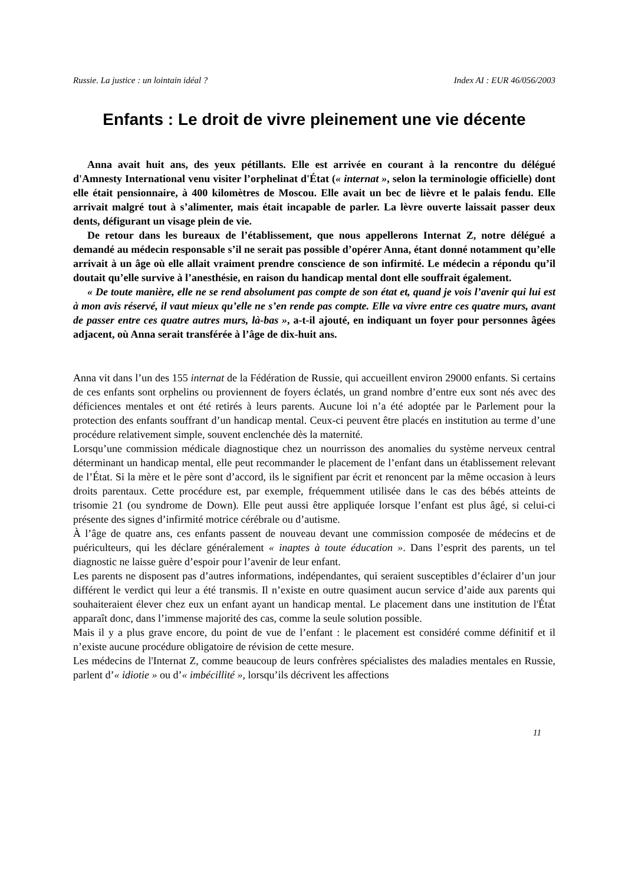Russie. La justice : un lointain idéal ? Index AI : EUR 46/056/2003
Enfants : Le droit de vivre pleinement une vie décente
Anna avait huit ans, des yeux pétillants. Elle est arrivée en courant à la rencontre du délégué d'Amnesty International venu visiter l’orphelinat d'État (« internat », selon la terminologie officielle) dont elle était pensionnaire, à 400 kilomètres de Moscou. Elle avait un bec de lièvre et le palais fendu. Elle arrivait malgré tout à s’alimenter, mais était incapable de parler. La lèvre ouverte laissait passer deux dents, défigurant un visage plein de vie.
De retour dans les bureaux de l’établissement, que nous appellerons Internat Z, notre délégué a demandé au médecin responsable s’il ne serait pas possible d’opérer Anna, étant donné notamment qu’elle arrivait à un âge où elle allait vraiment prendre conscience de son infirmité. Le médecin a répondu qu’il doutait qu’elle survive à l’anesthésie, en raison du handicap mental dont elle souffrait également.
« De toute manière, elle ne se rend absolument pas compte de son état et, quand je vois l’avenir qui lui est à mon avis réservé, il vaut mieux qu’elle ne s’en rende pas compte. Elle va vivre entre ces quatre murs, avant de passer entre ces quatre autres murs, là-bas », a-t-il ajouté, en indiquant un foyer pour personnes âgées adjacent, où Anna serait transférée à l’âge de dix-huit ans.
Anna vit dans l’un des 155 internat de la Fédération de Russie, qui accueillent environ 29000 enfants. Si certains de ces enfants sont orphelins ou proviennent de foyers éclatés, un grand nombre d’entre eux sont nés avec des déficiences mentales et ont été retirés à leurs parents. Aucune loi n’a été adoptée par le Parlement pour la protection des enfants souffrant d’un handicap mental. Ceux-ci peuvent être placés en institution au terme d’une procédure relativement simple, souvent enclenchée dès la maternité.
Lorsqu’une commission médicale diagnostique chez un nourrisson des anomalies du système nerveux central déterminant un handicap mental, elle peut recommander le placement de l’enfant dans un établissement relevant de l’État. Si la mère et le père sont d’accord, ils le signifient par écrit et renoncent par la même occasion à leurs droits parentaux. Cette procédure est, par exemple, fréquemment utilisée dans le cas des bébés atteints de trisomie 21 (ou syndrome de Down). Elle peut aussi être appliquée lorsque l’enfant est plus âgé, si celui-ci présente des signes d’infirmité motrice cérébrale ou d’autisme.
À l’âge de quatre ans, ces enfants passent de nouveau devant une commission composée de médecins et de puériculteurs, qui les déclare généralement « inaptes à toute éducation ». Dans l’esprit des parents, un tel diagnostic ne laisse guère d’espoir pour l’avenir de leur enfant.
Les parents ne disposent pas d’autres informations, indépendantes, qui seraient susceptibles d’éclairer d’un jour différent le verdict qui leur a été transmis. Il n’existe en outre quasiment aucun service d’aide aux parents qui souhaiteraient élever chez eux un enfant ayant un handicap mental. Le placement dans une institution de l'État apparaît donc, dans l’immense majorité des cas, comme la seule solution possible.
Mais il y a plus grave encore, du point de vue de l’enfant : le placement est considéré comme définitif et il n’existe aucune procédure obligatoire de révision de cette mesure.
Les médecins de l'Internat Z, comme beaucoup de leurs confrères spécialistes des maladies mentales en Russie, parlent d’« idiotie » ou d’« imbécillité », lorsqu’ils décrivent les affections
11